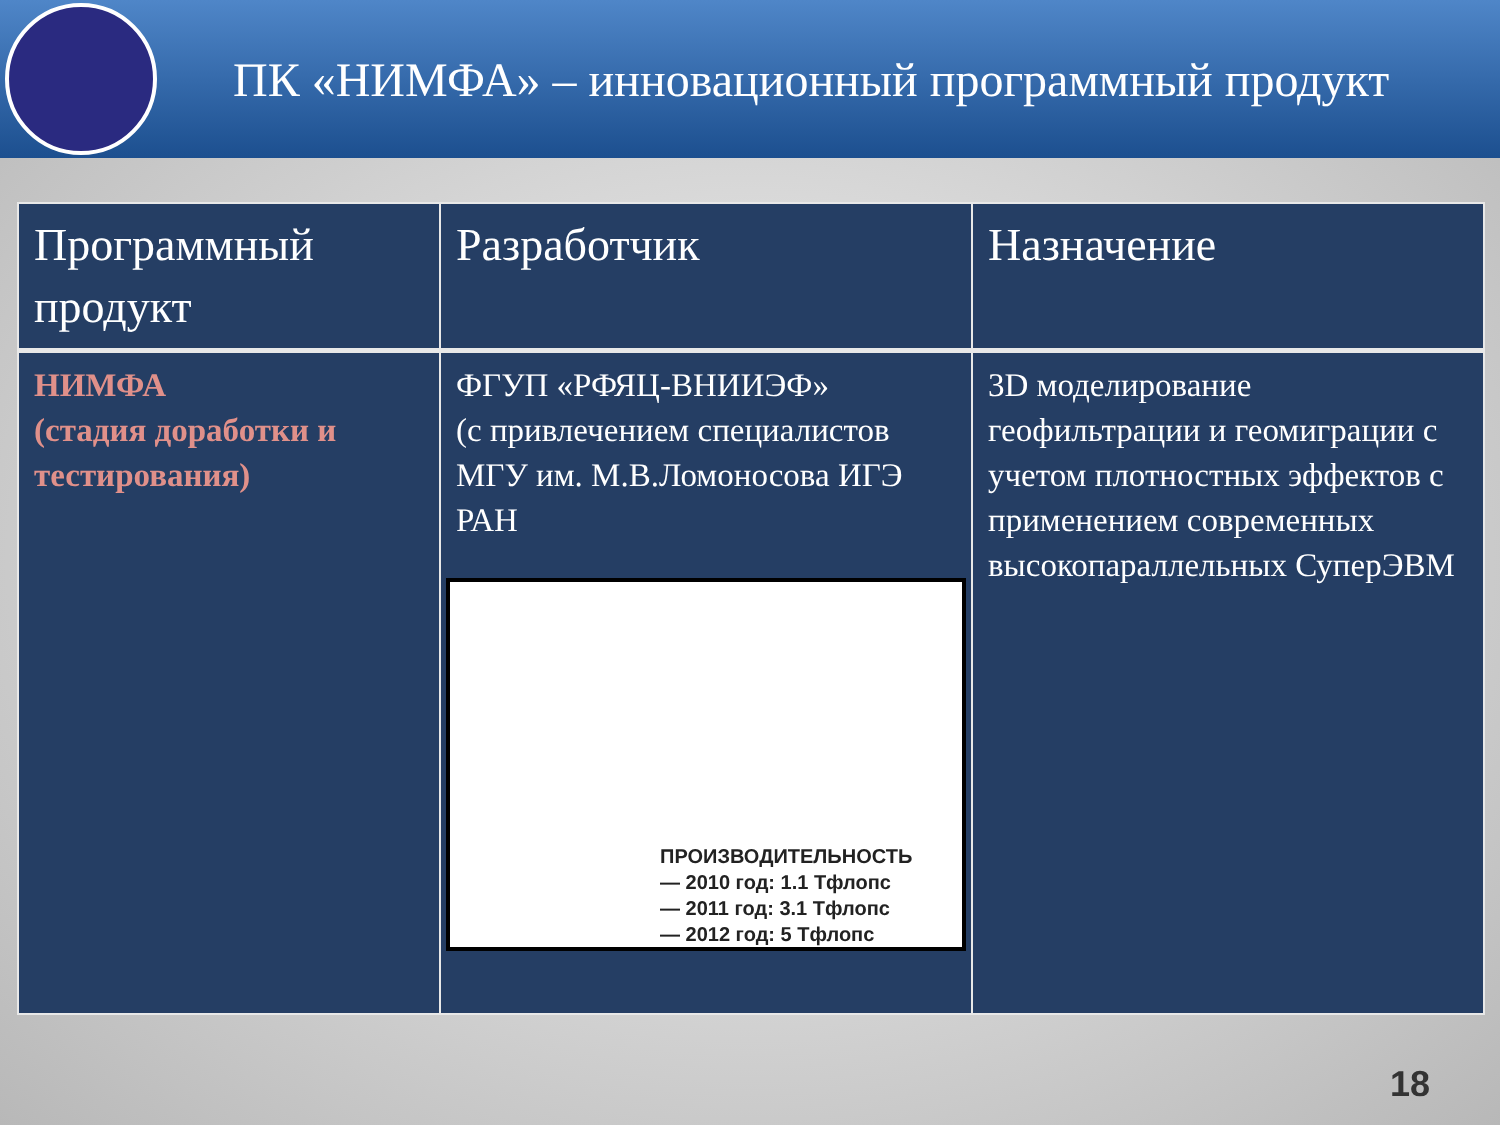ПК «НИМФА» – инновационный программный продукт
| Программный продукт | Разработчик | Назначение |
| --- | --- | --- |
| НИМФА (стадия доработки и тестирования) | ФГУП «РФЯЦ-ВНИИЭФ» (с привлечением специалистов МГУ им. М.В.Ломоносова ИГЭ РАН ПРОИЗВОДИТЕЛЬНОСТЬ — 2010 год: 1.1 Тфлопс — 2011 год: 3.1 Тфлопс — 2012 год: 5 Тфлопс | 3D моделирование геофильтрации и геомиграции с учетом плотностных эффектов с применением современных высокопараллельных СуперЭВМ |
18